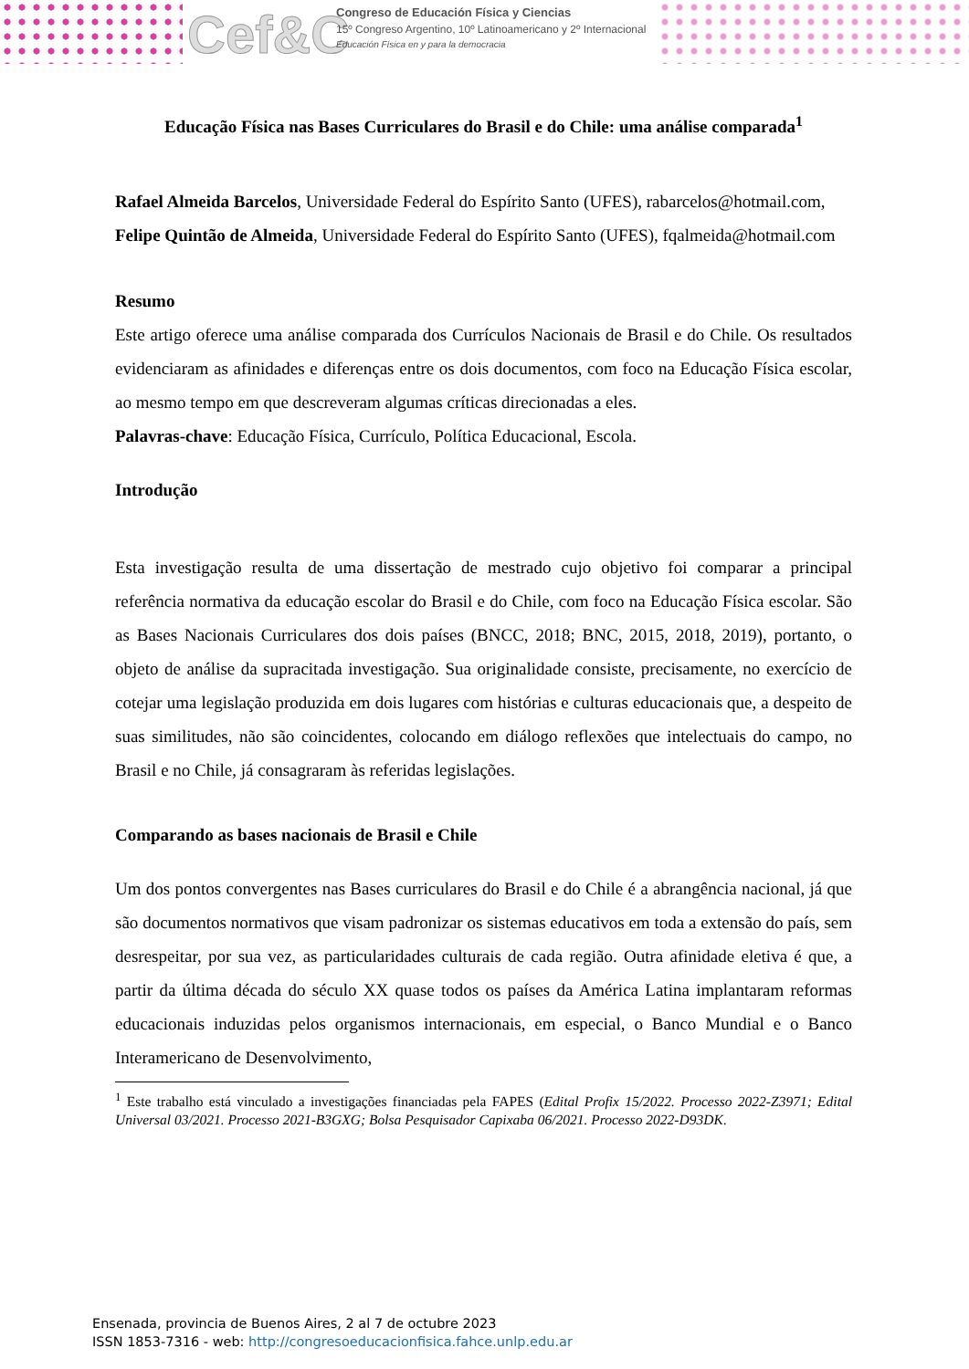Cef&C
Congreso de Educación Física y Ciencias
15º Congreso Argentino, 10º Latinoamericano y 2º Internacional
Educación Física en y para la democracia
Educação Física nas Bases Curriculares do Brasil e do Chile: uma análise comparada<sup>1</sup>
Rafael Almeida Barcelos, Universidade Federal do Espírito Santo (UFES), rabarcelos@hotmail.com, Felipe Quintão de Almeida, Universidade Federal do Espírito Santo (UFES), fqalmeida@hotmail.com
Resumo
Este artigo oferece uma análise comparada dos Currículos Nacionais de Brasil e do Chile. Os resultados evidenciaram as afinidades e diferenças entre os dois documentos, com foco na Educação Física escolar, ao mesmo tempo em que descreveram algumas críticas direcionadas a eles.
Palavras-chave: Educação Física, Currículo, Política Educacional, Escola.
Introdução
Esta investigação resulta de uma dissertação de mestrado cujo objetivo foi comparar a principal referência normativa da educação escolar do Brasil e do Chile, com foco na Educação Física escolar. São as Bases Nacionais Curriculares dos dois países (BNCC, 2018; BNC, 2015, 2018, 2019), portanto, o objeto de análise da supracitada investigação. Sua originalidade consiste, precisamente, no exercício de cotejar uma legislação produzida em dois lugares com histórias e culturas educacionais que, a despeito de suas similitudes, não são coincidentes, colocando em diálogo reflexões que intelectuais do campo, no Brasil e no Chile, já consagraram às referidas legislações.
Comparando as bases nacionais de Brasil e Chile
Um dos pontos convergentes nas Bases curriculares do Brasil e do Chile é a abrangência nacional, já que são documentos normativos que visam padronizar os sistemas educativos em toda a extensão do país, sem desrespeitar, por sua vez, as particularidades culturais de cada região. Outra afinidade eletiva é que, a partir da última década do século XX quase todos os países da América Latina implantaram reformas educacionais induzidas pelos organismos internacionais, em especial, o Banco Mundial e o Banco Interamericano de Desenvolvimento,
<sup>1</sup> Este trabalho está vinculado a investigações financiadas pela FAPES (Edital Profix 15/2022. Processo 2022-Z3971; Edital Universal 03/2021. Processo 2021-B3GXG; Bolsa Pesquisador Capixaba 06/2021. Processo 2022-D93DK.
Ensenada, provincia de Buenos Aires, 2 al 7 de octubre 2023
ISSN 1853-7316 - web: http://congresoeducacionfisica.fahce.unlp.edu.ar